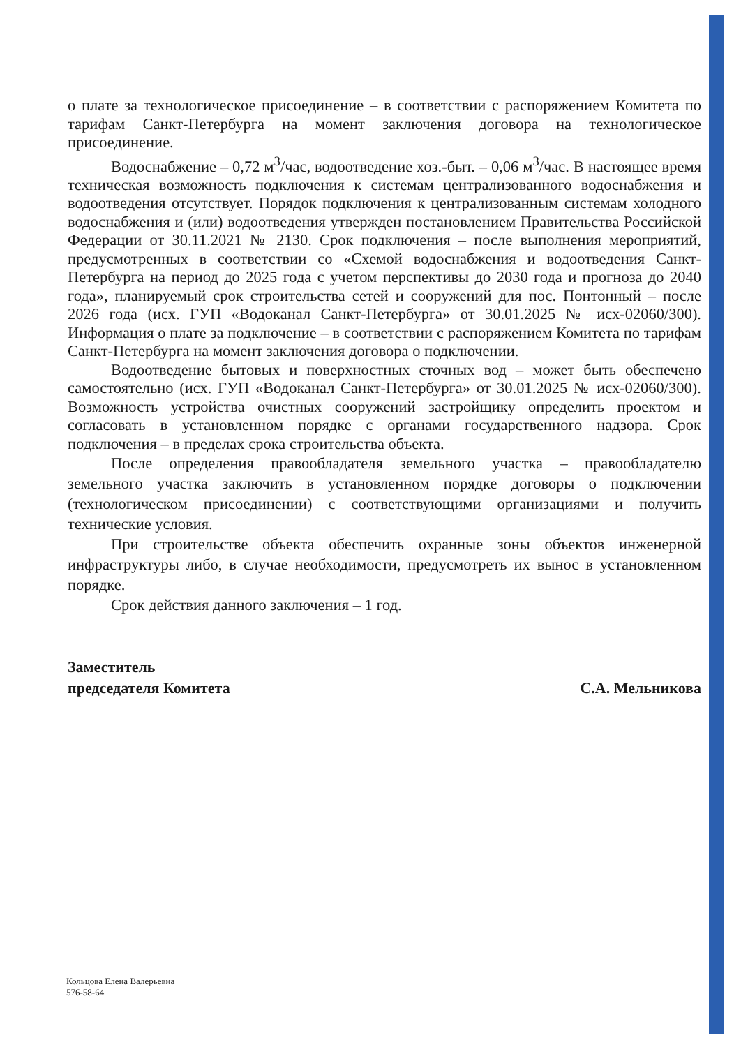о плате за технологическое присоединение – в соответствии с распоряжением Комитета по тарифам Санкт-Петербурга на момент заключения договора на технологическое присоединение.
Водоснабжение – 0,72 м<sup>3</sup>/час, водоотведение хоз.-быт. – 0,06 м<sup>3</sup>/час. В настоящее время техническая возможность подключения к системам централизованного водоснабжения и водоотведения отсутствует. Порядок подключения к централизованным системам холодного водоснабжения и (или) водоотведения утвержден постановлением Правительства Российской Федерации от 30.11.2021 № 2130. Срок подключения – после выполнения мероприятий, предусмотренных в соответствии со «Схемой водоснабжения и водоотведения Санкт-Петербурга на период до 2025 года с учетом перспективы до 2030 года и прогноза до 2040 года», планируемый срок строительства сетей и сооружений для пос. Понтонный – после 2026 года (исх. ГУП «Водоканал Санкт-Петербурга» от 30.01.2025 № исх-02060/300). Информация о плате за подключение – в соответствии с распоряжением Комитета по тарифам Санкт-Петербурга на момент заключения договора о подключении.
Водоотведение бытовых и поверхностных сточных вод – может быть обеспечено самостоятельно (исх. ГУП «Водоканал Санкт-Петербурга» от 30.01.2025 № исх-02060/300). Возможность устройства очистных сооружений застройщику определить проектом и согласовать в установленном порядке с органами государственного надзора. Срок подключения – в пределах срока строительства объекта.
После определения правообладателя земельного участка – правообладателю земельного участка заключить в установленном порядке договоры о подключении (технологическом присоединении) с соответствующими организациями и получить технические условия.
При строительстве объекта обеспечить охранные зоны объектов инженерной инфраструктуры либо, в случае необходимости, предусмотреть их вынос в установленном порядке.
Срок действия данного заключения – 1 год.
Заместитель
председателя Комитета
С.А. Мельникова
Кольцова Елена Валерьевна
576-58-64